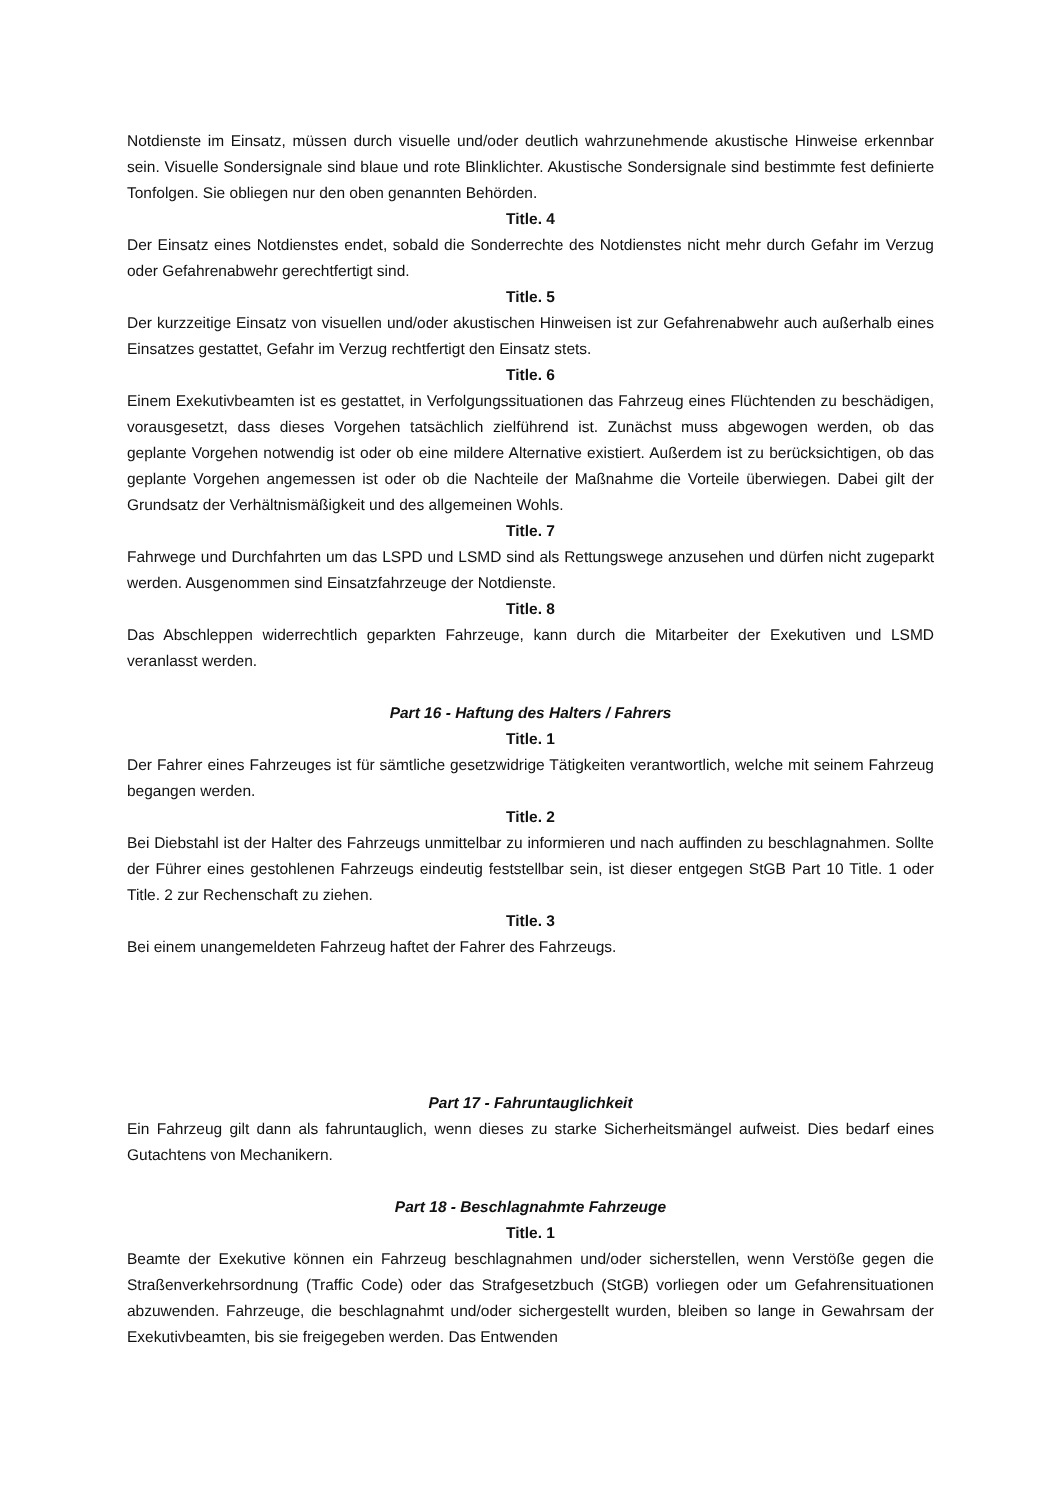Notdienste im Einsatz, müssen durch visuelle und/oder deutlich wahrzunehmende akustische Hinweise erkennbar sein. Visuelle Sondersignale sind blaue und rote Blinklichter. Akustische Sondersignale sind bestimmte fest definierte Tonfolgen. Sie obliegen nur den oben genannten Behörden.
Title. 4
Der Einsatz eines Notdienstes endet, sobald die Sonderrechte des Notdienstes nicht mehr durch Gefahr im Verzug oder Gefahrenabwehr gerechtfertigt sind.
Title. 5
Der kurzzeitige Einsatz von visuellen und/oder akustischen Hinweisen ist zur Gefahrenabwehr auch außerhalb eines Einsatzes gestattet, Gefahr im Verzug rechtfertigt den Einsatz stets.
Title. 6
Einem Exekutivbeamten ist es gestattet, in Verfolgungssituationen das Fahrzeug eines Flüchtenden zu beschädigen, vorausgesetzt, dass dieses Vorgehen tatsächlich zielführend ist. Zunächst muss abgewogen werden, ob das geplante Vorgehen notwendig ist oder ob eine mildere Alternative existiert. Außerdem ist zu berücksichtigen, ob das geplante Vorgehen angemessen ist oder ob die Nachteile der Maßnahme die Vorteile überwiegen. Dabei gilt der Grundsatz der Verhältnismäßigkeit und des allgemeinen Wohls.
Title. 7
Fahrwege und Durchfahrten um das LSPD und LSMD sind als Rettungswege anzusehen und dürfen nicht zugeparkt werden. Ausgenommen sind Einsatzfahrzeuge der Notdienste.
Title. 8
Das Abschleppen widerrechtlich geparkten Fahrzeuge, kann durch die Mitarbeiter der Exekutiven und LSMD veranlasst werden.
Part 16 - Haftung des Halters / Fahrers
Title. 1
Der Fahrer eines Fahrzeuges ist für sämtliche gesetzwidrige Tätigkeiten verantwortlich, welche mit seinem Fahrzeug begangen werden.
Title. 2
Bei Diebstahl ist der Halter des Fahrzeugs unmittelbar zu informieren und nach auffinden zu beschlagnahmen. Sollte der Führer eines gestohlenen Fahrzeugs eindeutig feststellbar sein, ist dieser entgegen StGB Part 10 Title. 1 oder Title. 2 zur Rechenschaft zu ziehen.
Title. 3
Bei einem unangemeldeten Fahrzeug haftet der Fahrer des Fahrzeugs.
Part 17 - Fahruntauglichkeit
Ein Fahrzeug gilt dann als fahruntauglich, wenn dieses zu starke Sicherheitsmängel aufweist. Dies bedarf eines Gutachtens von Mechanikern.
Part 18 - Beschlagnahmte Fahrzeuge
Title. 1
Beamte der Exekutive können ein Fahrzeug beschlagnahmen und/oder sicherstellen, wenn Verstöße gegen die Straßenverkehrsordnung (Traffic Code) oder das Strafgesetzbuch (StGB) vorliegen oder um Gefahrensituationen abzuwenden. Fahrzeuge, die beschlagnahmt und/oder sichergestellt wurden, bleiben so lange in Gewahrsam der Exekutivbeamten, bis sie freigegeben werden. Das Entwenden